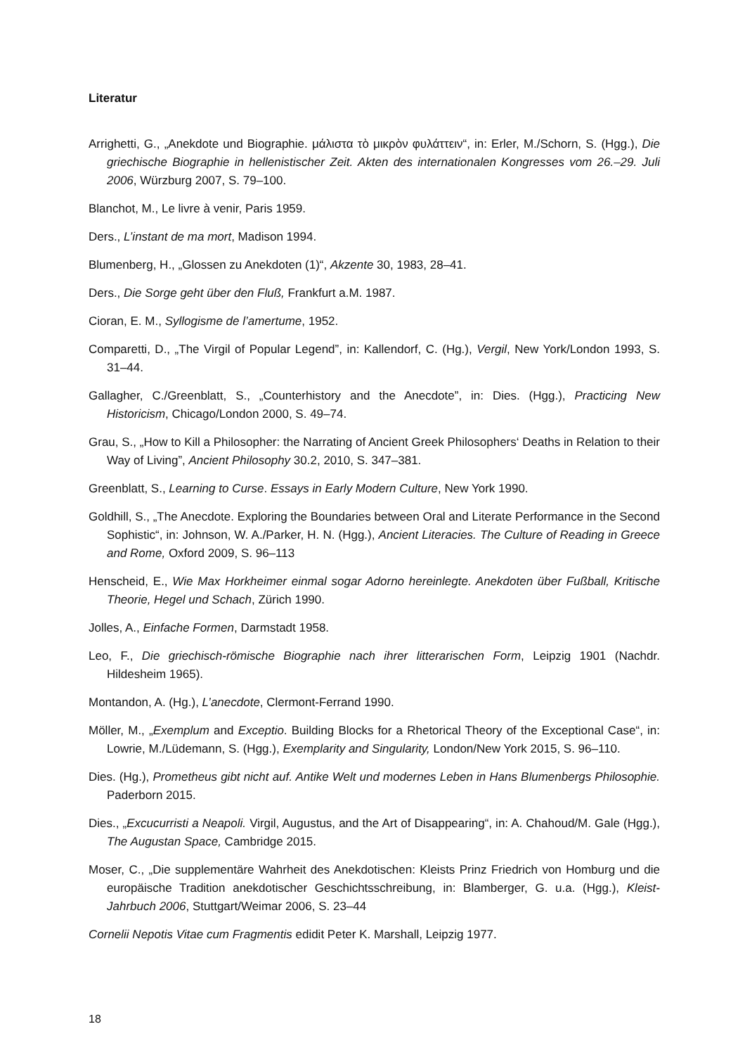Literatur
Arrighetti, G., „Anekdote und Biographie. μάλιστα τὸ μικρὸν φυλάττειν“, in: Erler, M./Schorn, S. (Hgg.), Die griechische Biographie in hellenistischer Zeit. Akten des internationalen Kongresses vom 26.–29. Juli 2006, Würzburg 2007, S. 79–100.
Blanchot, M., Le livre à venir, Paris 1959.
Ders., L’instant de ma mort, Madison 1994.
Blumenberg, H., „Glossen zu Anekdoten (1)“, Akzente 30, 1983, 28–41.
Ders., Die Sorge geht über den Fluß, Frankfurt a.M. 1987.
Cioran, E. M., Syllogisme de l’amertume, 1952.
Comparetti, D., „The Virgil of Popular Legend”, in: Kallendorf, C. (Hg.), Vergil, New York/London 1993, S. 31–44.
Gallagher, C./Greenblatt, S., „Counterhistory and the Anecdote”, in: Dies. (Hgg.), Practicing New Historicism, Chicago/London 2000, S. 49–74.
Grau, S., „How to Kill a Philosopher: the Narrating of Ancient Greek Philosophers‘ Deaths in Relation to their Way of Living”, Ancient Philosophy 30.2, 2010, S. 347–381.
Greenblatt, S., Learning to Curse. Essays in Early Modern Culture, New York 1990.
Goldhill, S., „The Anecdote. Exploring the Boundaries between Oral and Literate Performance in the Second Sophistic“, in: Johnson, W. A./Parker, H. N. (Hgg.), Ancient Literacies. The Culture of Reading in Greece and Rome, Oxford 2009, S. 96–113
Henscheid, E., Wie Max Horkheimer einmal sogar Adorno hereinlegte. Anekdoten über Fußball, Kritische Theorie, Hegel und Schach, Zürich 1990.
Jolles, A., Einfache Formen, Darmstadt 1958.
Leo, F., Die griechisch-römische Biographie nach ihrer litterarischen Form, Leipzig 1901 (Nachdr. Hildesheim 1965).
Montandon, A. (Hg.), L’anecdote, Clermont-Ferrand 1990.
Möller, M., „Exemplum and Exceptio. Building Blocks for a Rhetorical Theory of the Exceptional Case“, in: Lowrie, M./Lüdemann, S. (Hgg.), Exemplarity and Singularity, London/New York 2015, S. 96–110.
Dies. (Hg.), Prometheus gibt nicht auf. Antike Welt und modernes Leben in Hans Blumenbergs Philosophie. Paderborn 2015.
Dies., „Excucurristi a Neapoli. Virgil, Augustus, and the Art of Disappearing“, in: A. Chahoud/M. Gale (Hgg.), The Augustan Space, Cambridge 2015.
Moser, C., „Die supplementäre Wahrheit des Anekdotischen: Kleists Prinz Friedrich von Homburg und die europäische Tradition anekdotischer Geschichtsschreibung, in: Blamberger, G. u.a. (Hgg.), Kleist-Jahrbuch 2006, Stuttgart/Weimar 2006, S. 23–44
Cornelii Nepotis Vitae cum Fragmentis edidit Peter K. Marshall, Leipzig 1977.
18